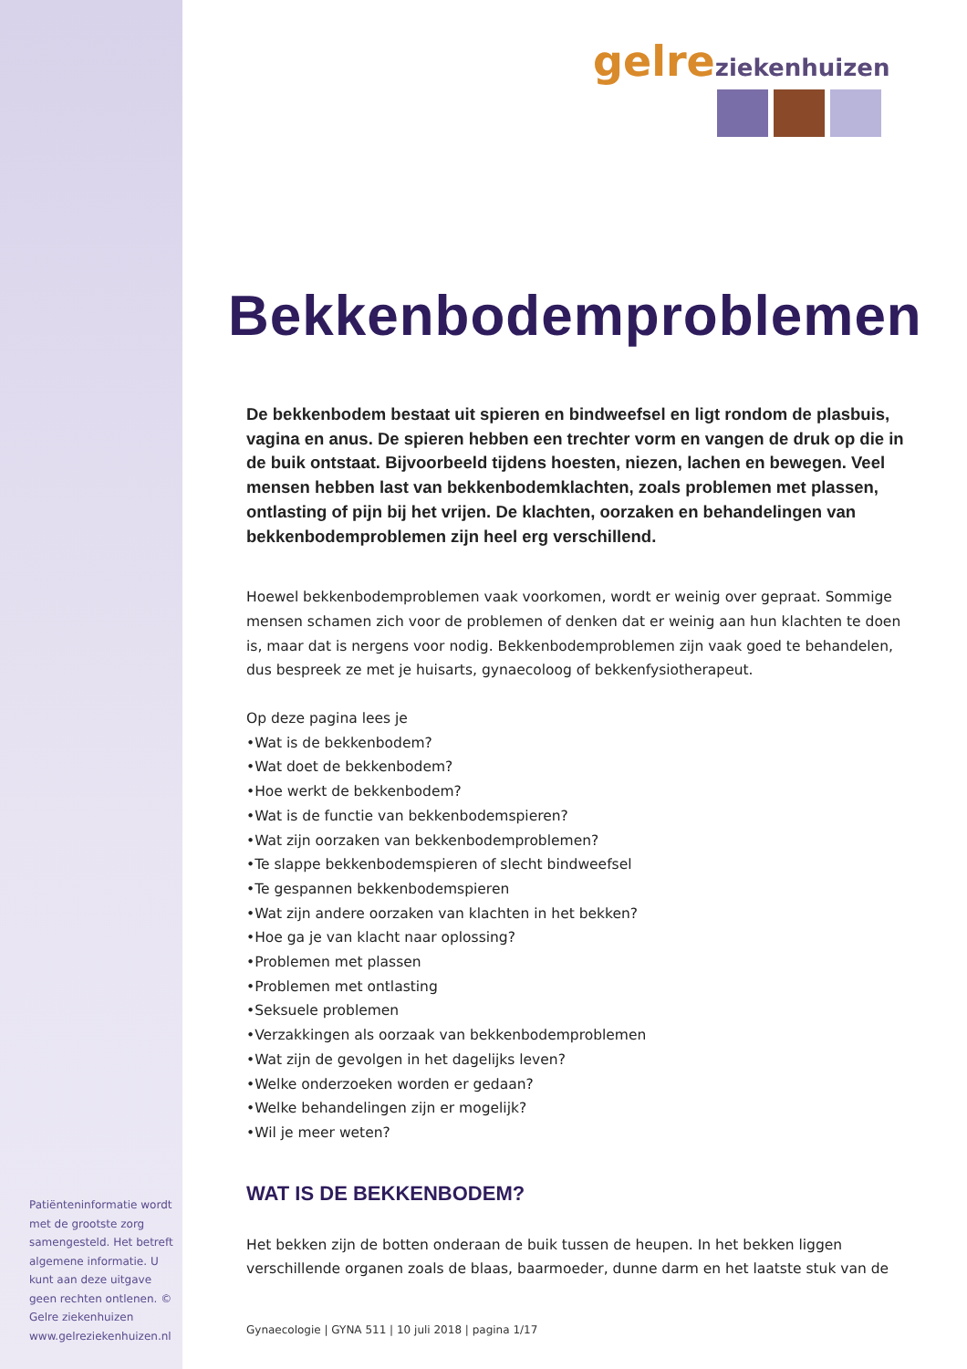Patiënteninformatie wordt met de grootste zorg samengesteld. Het betreft algemene informatie. U kunt aan deze uitgave geen rechten ontlenen. © Gelre ziekenhuizen www.gelreziekenhuizen.nl
gelre ziekenhuizen
Bekkenbodemproblemen
De bekkenbodem bestaat uit spieren en bindweefsel en ligt rondom de plasbuis, vagina en anus. De spieren hebben een trechter vorm en vangen de druk op die in de buik ontstaat. Bijvoorbeeld tijdens hoesten, niezen, lachen en bewegen. Veel mensen hebben last van bekkenbodemklachten, zoals problemen met plassen, ontlasting of pijn bij het vrijen. De klachten, oorzaken en behandelingen van bekkenbodemproblemen zijn heel erg verschillend.
Hoewel bekkenbodemproblemen vaak voorkomen, wordt er weinig over gepraat. Sommige mensen schamen zich voor de problemen of denken dat er weinig aan hun klachten te doen is, maar dat is nergens voor nodig. Bekkenbodemproblemen zijn vaak goed te behandelen, dus bespreek ze met je huisarts, gynaecoloog of bekkenfysiotherapeut.
Op deze pagina lees je
•Wat is de bekkenbodem?
•Wat doet de bekkenbodem?
•Hoe werkt de bekkenbodem?
•Wat is de functie van bekkenbodemspieren?
•Wat zijn oorzaken van bekkenbodemproblemen?
•Te slappe bekkenbodemspieren of slecht bindweefsel
•Te gespannen bekkenbodemspieren
•Wat zijn andere oorzaken van klachten in het bekken?
•Hoe ga je van klacht naar oplossing?
•Problemen met plassen
•Problemen met ontlasting
•Seksuele problemen
•Verzakkingen als oorzaak van bekkenbodemproblemen
•Wat zijn de gevolgen in het dagelijks leven?
•Welke onderzoeken worden er gedaan?
•Welke behandelingen zijn er mogelijk?
•Wil je meer weten?
WAT IS DE BEKKENBODEM?
Het bekken zijn de botten onderaan de buik tussen de heupen. In het bekken liggen verschillende organen zoals de blaas, baarmoeder, dunne darm en het laatste stuk van de
Gynaecologie | GYNA 511 | 10 juli 2018 | pagina 1/17